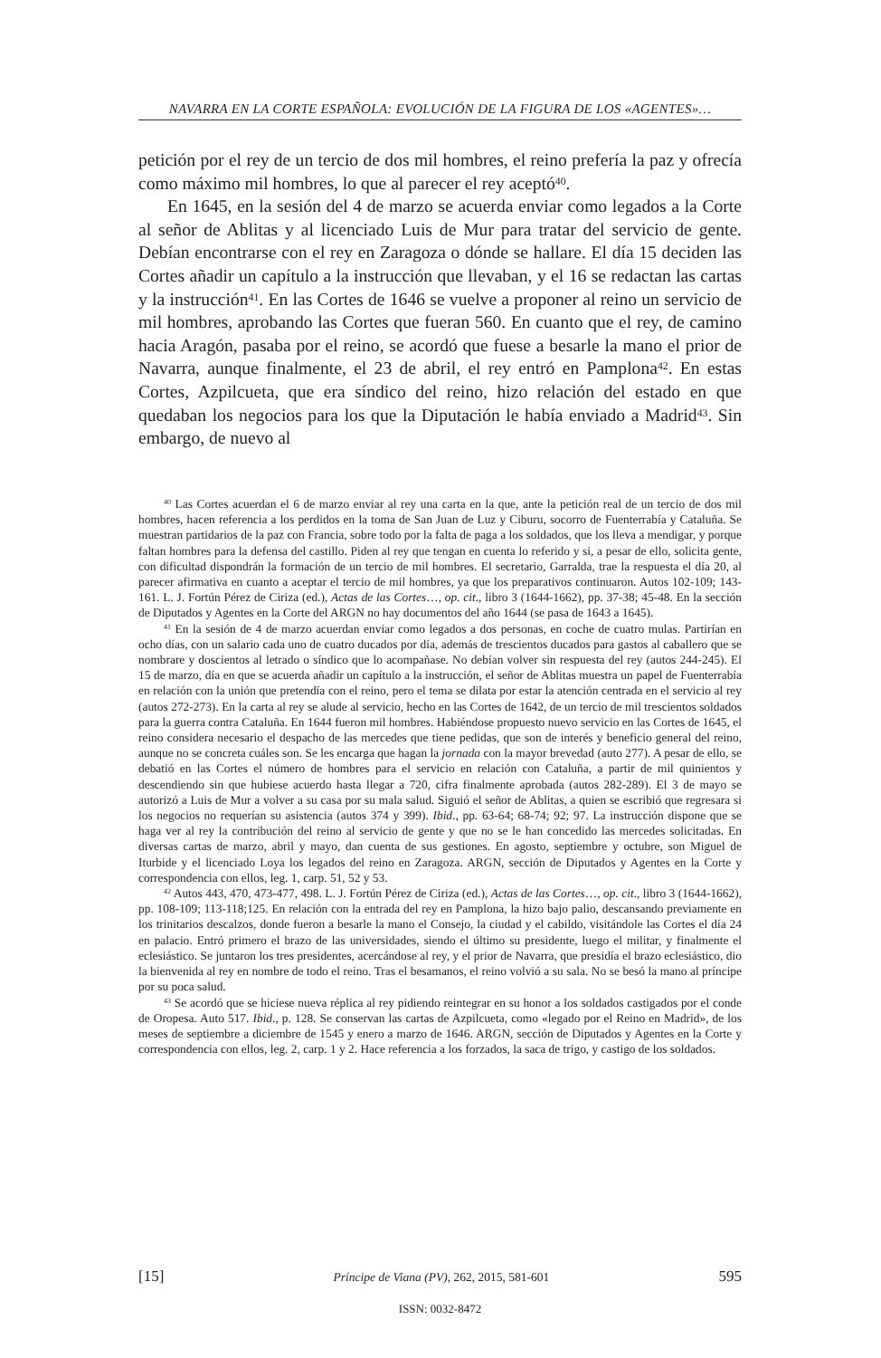NAVARRA EN LA CORTE ESPAÑOLA: EVOLUCIÓN DE LA FIGURA DE LOS «AGENTES»…
petición por el rey de un tercio de dos mil hombres, el reino prefería la paz y ofrecía como máximo mil hombres, lo que al parecer el rey aceptó<sup>40</sup>.
En 1645, en la sesión del 4 de marzo se acuerda enviar como legados a la Corte al señor de Ablitas y al licenciado Luis de Mur para tratar del servicio de gente. Debían encontrarse con el rey en Zaragoza o dónde se hallare. El día 15 deciden las Cortes añadir un capítulo a la instrucción que llevaban, y el 16 se redactan las cartas y la instrucción<sup>41</sup>. En las Cortes de 1646 se vuelve a proponer al reino un servicio de mil hombres, aprobando las Cortes que fueran 560. En cuanto que el rey, de camino hacia Aragón, pasaba por el reino, se acordó que fuese a besarle la mano el prior de Navarra, aunque finalmente, el 23 de abril, el rey entró en Pamplona<sup>42</sup>. En estas Cortes, Azpilcueta, que era síndico del reino, hizo relación del estado en que quedaban los negocios para los que la Diputación le había enviado a Madrid<sup>43</sup>. Sin embargo, de nuevo al
<sup>40</sup> Las Cortes acuerdan el 6 de marzo enviar al rey una carta en la que, ante la petición real de un tercio de dos mil hombres, hacen referencia a los perdidos en la toma de San Juan de Luz y Ciburu, socorro de Fuenterrabía y Cataluña. Se muestran partidarios de la paz con Francia, sobre todo por la falta de paga a los soldados, que los lleva a mendigar, y porque faltan hombres para la defensa del castillo. Piden al rey que tengan en cuenta lo referido y si, a pesar de ello, solicita gente, con dificultad dispondrán la formación de un tercio de mil hombres. El secretario, Garralda, trae la respuesta el día 20, al parecer afirmativa en cuanto a aceptar el tercio de mil hombres, ya que los preparativos continuaron. Autos 102-109; 143-161. L. J. Fortún Pérez de Ciriza (ed.), Actas de las Cortes…, op. cit., libro 3 (1644-1662), pp. 37-38; 45-48. En la sección de Diputados y Agentes en la Corte del ARGN no hay documentos del año 1644 (se pasa de 1643 a 1645).
<sup>41</sup> En la sesión de 4 de marzo acuerdan enviar como legados a dos personas, en coche de cuatro mulas. Partirían en ocho días, con un salario cada uno de cuatro ducados por día, además de trescientos ducados para gastos al caballero que se nombrare y doscientos al letrado o síndico que lo acompañase. No debían volver sin respuesta del rey (autos 244-245). El 15 de marzo, día en que se acuerda añadir un capítulo a la instrucción, el señor de Ablitas muestra un papel de Fuenterrabía en relación con la unión que pretendía con el reino, pero el tema se dilata por estar la atención centrada en el servicio al rey (autos 272-273). En la carta al rey se alude al servicio, hecho en las Cortes de 1642, de un tercio de mil trescientos soldados para la guerra contra Cataluña. En 1644 fueron mil hombres. Habiéndose propuesto nuevo servicio en las Cortes de 1645, el reino considera necesario el despacho de las mercedes que tiene pedidas, que son de interés y beneficio general del reino, aunque no se concreta cuáles son. Se les encarga que hagan la jornada con la mayor brevedad (auto 277). A pesar de ello, se debatió en las Cortes el número de hombres para el servicio en relación con Cataluña, a partir de mil quinientos y descendiendo sin que hubiese acuerdo hasta llegar a 720, cifra finalmente aprobada (autos 282-289). El 3 de mayo se autorizó a Luis de Mur a volver a su casa por su mala salud. Siguió el señor de Ablitas, a quien se escribió que regresara si los negocios no requerían su asistencia (autos 374 y 399). Ibid., pp. 63-64; 68-74; 92; 97. La instrucción dispone que se haga ver al rey la contribución del reino al servicio de gente y que no se le han concedido las mercedes solicitadas. En diversas cartas de marzo, abril y mayo, dan cuenta de sus gestiones. En agosto, septiembre y octubre, son Miguel de Iturbide y el licenciado Loya los legados del reino en Zaragoza. ARGN, sección de Diputados y Agentes en la Corte y correspondencia con ellos, leg. 1, carp. 51, 52 y 53.
<sup>42</sup> Autos 443, 470, 473-477, 498. L. J. Fortún Pérez de Ciriza (ed.), Actas de las Cortes…, op. cit., libro 3 (1644-1662), pp. 108-109; 113-118;125. En relación con la entrada del rey en Pamplona, la hizo bajo palio, descansando previamente en los trinitarios descalzos, donde fueron a besarle la mano el Consejo, la ciudad y el cabildo, visitándole las Cortes el día 24 en palacio. Entró primero el brazo de las universidades, siendo el último su presidente, luego el militar, y finalmente el eclesiástico. Se juntaron los tres presidentes, acercándose al rey, y el prior de Navarra, que presidía el brazo eclesiástico, dio la bienvenida al rey en nombre de todo el reino. Tras el besamanos, el reino volvió a su sala. No se besó la mano al príncipe por su poca salud.
<sup>43</sup> Se acordó que se hiciese nueva réplica al rey pidiendo reintegrar en su honor a los soldados castigados por el conde de Oropesa. Auto 517. Ibid., p. 128. Se conservan las cartas de Azpilcueta, como «legado por el Reino en Madrid», de los meses de septiembre a diciembre de 1545 y enero a marzo de 1646. ARGN, sección de Diputados y Agentes en la Corte y correspondencia con ellos, leg. 2, carp. 1 y 2. Hace referencia a los forzados, la saca de trigo, y castigo de los soldados.
[15] Príncipe de Viana (PV), 262, 2015, 581-601 595
ISSN: 0032-8472